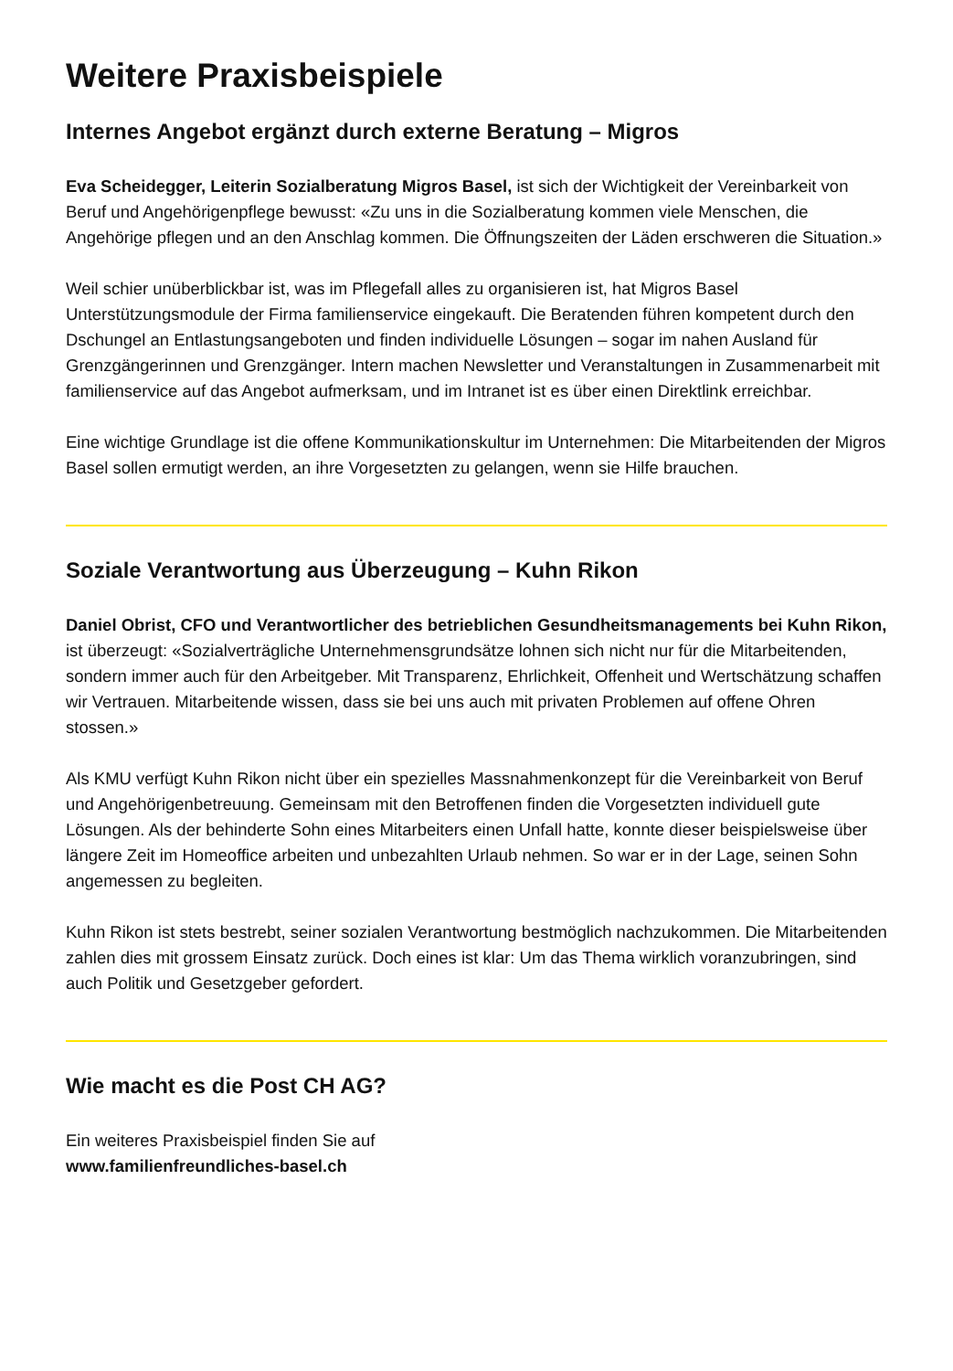Weitere Praxisbeispiele
Internes Angebot ergänzt durch externe Beratung – Migros
Eva Scheidegger, Leiterin Sozialberatung Migros Basel, ist sich der Wichtigkeit der Vereinbarkeit von Beruf und Angehörigenpflege bewusst: «Zu uns in die Sozialberatung kommen viele Menschen, die Angehörige pflegen und an den Anschlag kommen. Die Öffnungszeiten der Läden erschweren die Situation.»
Weil schier unüberblickbar ist, was im Pflegefall alles zu organisieren ist, hat Migros Basel Unterstützungsmodule der Firma familienservice eingekauft. Die Beratenden führen kompetent durch den Dschungel an Entlastungsangeboten und finden individuelle Lösungen – sogar im nahen Ausland für Grenzgängerinnen und Grenzgänger. Intern machen Newsletter und Veranstaltungen in Zusammenarbeit mit familienservice auf das Angebot aufmerksam, und im Intranet ist es über einen Direktlink erreichbar.
Eine wichtige Grundlage ist die offene Kommunikationskultur im Unternehmen: Die Mitarbeitenden der Migros Basel sollen ermutigt werden, an ihre Vorgesetzten zu gelangen, wenn sie Hilfe brauchen.
Soziale Verantwortung aus Überzeugung – Kuhn Rikon
Daniel Obrist, CFO und Verantwortlicher des betrieblichen Gesundheitsmanagements bei Kuhn Rikon, ist überzeugt: «Sozialverträgliche Unternehmensgrundsätze lohnen sich nicht nur für die Mitarbeitenden, sondern immer auch für den Arbeitgeber. Mit Transparenz, Ehrlichkeit, Offenheit und Wertschätzung schaffen wir Vertrauen. Mitarbeitende wissen, dass sie bei uns auch mit privaten Problemen auf offene Ohren stossen.»
Als KMU verfügt Kuhn Rikon nicht über ein spezielles Massnahmenkonzept für die Vereinbarkeit von Beruf und Angehörigenbetreuung. Gemeinsam mit den Betroffenen finden die Vorgesetzten individuell gute Lösungen. Als der behinderte Sohn eines Mitarbeiters einen Unfall hatte, konnte dieser beispielsweise über längere Zeit im Homeoffice arbeiten und unbezahlten Urlaub nehmen. So war er in der Lage, seinen Sohn angemessen zu begleiten.
Kuhn Rikon ist stets bestrebt, seiner sozialen Verantwortung bestmöglich nachzukommen. Die Mitarbeitenden zahlen dies mit grossem Einsatz zurück. Doch eines ist klar: Um das Thema wirklich voranzubringen, sind auch Politik und Gesetzgeber gefordert.
Wie macht es die Post CH AG?
Ein weiteres Praxisbeispiel finden Sie auf
www.familienfreundliches-basel.ch